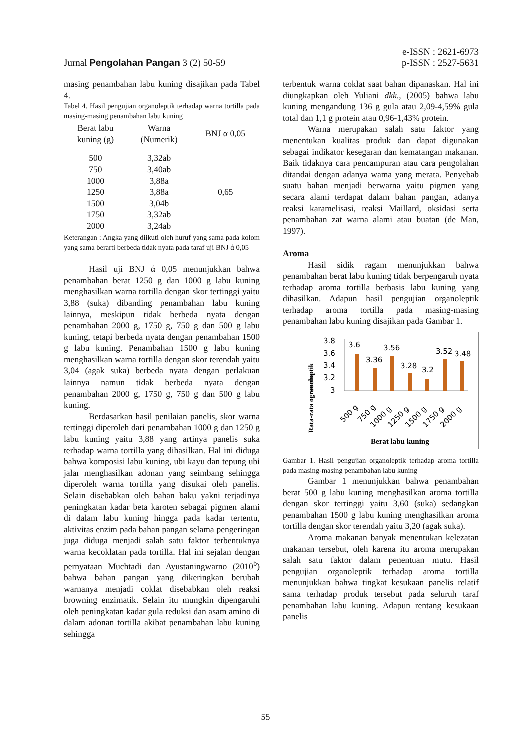Jurnal Pengolahan Pangan 3 (2) 50-59
e-ISSN : 2621-6973
p-ISSN : 2527-5631
masing penambahan labu kuning disajikan pada Tabel 4.
Tabel 4. Hasil pengujian organoleptik terhadap warna tortilla pada masing-masing penambahan labu kuning
| Berat labu kuning (g) | Warna (Numerik) | BNJ α 0,05 |
| --- | --- | --- |
| 500 | 3,32ab | 0,65 |
| 750 | 3,40ab | |
| 1000 | 3,88a | |
| 1250 | 3,88a | |
| 1500 | 3,04b | |
| 1750 | 3,32ab | |
| 2000 | 3,24ab | |
Keterangan : Angka yang diikuti oleh huruf yang sama pada kolom yang sama berarti berbeda tidak nyata pada taraf uji BNJ ά 0,05
Hasil uji BNJ ά 0,05 menunjukkan bahwa penambahan berat 1250 g dan 1000 g labu kuning menghasilkan warna tortilla dengan skor tertinggi yaitu 3,88 (suka) dibanding penambahan labu kuning lainnya, meskipun tidak berbeda nyata dengan penambahan 2000 g, 1750 g, 750 g dan 500 g labu kuning, tetapi berbeda nyata dengan penambahan 1500 g labu kuning. Penambahan 1500 g labu kuning menghasilkan warna tortilla dengan skor terendah yaitu 3,04 (agak suka) berbeda nyata dengan perlakuan lainnya namun tidak berbeda nyata dengan penambahan 2000 g, 1750 g, 750 g dan 500 g labu kuning.
Berdasarkan hasil penilaian panelis, skor warna tertinggi diperoleh dari penambahan 1000 g dan 1250 g labu kuning yaitu 3,88 yang artinya panelis suka terhadap warna tortilla yang dihasilkan. Hal ini diduga bahwa komposisi labu kuning, ubi kayu dan tepung ubi jalar menghasilkan adonan yang seimbang sehingga diperoleh warna tortilla yang disukai oleh panelis. Selain disebabkan oleh bahan baku yakni terjadinya peningkatan kadar beta karoten sebagai pigmen alami di dalam labu kuning hingga pada kadar tertentu, aktivitas enzim pada bahan pangan selama pengeringan juga diduga menjadi salah satu faktor terbentuknya warna kecoklatan pada tortilla. Hal ini sejalan dengan pernyataan Muchtadi dan Ayustaningwarno (2010<sup>b</sup>) bahwa bahan pangan yang dikeringkan berubah warnanya menjadi coklat disebabkan oleh reaksi browning enzimatik. Selain itu mungkin dipengaruhi oleh peningkatan kadar gula reduksi dan asam amino di dalam adonan tortilla akibat penambahan labu kuning sehingga
terbentuk warna coklat saat bahan dipanaskan. Hal ini diungkapkan oleh Yuliani dkk., (2005) bahwa labu kuning mengandung 136 g gula atau 2,09-4,59% gula total dan 1,1 g protein atau 0,96-1,43% protein.
Warna merupakan salah satu faktor yang menentukan kualitas produk dan dapat digunakan sebagai indikator kesegaran dan kematangan makanan. Baik tidaknya cara pencampuran atau cara pengolahan ditandai dengan adanya wama yang merata. Penyebab suatu bahan menjadi berwarna yaitu pigmen yang secara alami terdapat dalam bahan pangan, adanya reaksi karamelisasi, reaksi Maillard, oksidasi serta penambahan zat warna alami atau buatan (de Man, 1997).
Aroma
Hasil sidik ragam menunjukkan bahwa penambahan berat labu kuning tidak berpengaruh nyata terhadap aroma tortilla berbasis labu kuning yang dihasilkan. Adapun hasil pengujian organoleptik terhadap aroma tortilla pada masing-masing penambahan labu kuning disajikan pada Gambar 1.
Rata-rata ogranoleptik
warna
3.8
3.6
3.4
3.2
3
3.6
3.36
3.56
3.28
3.2
3.52
3.48
500 g
750 g
1000 g
1250 g
1500 g
1750 g
2000 g
Berat labu kuning
Gambar 1. Hasil pengujian organoleptik terhadap aroma tortilla pada masing-masing penambahan labu kuning
Gambar 1 menunjukkan bahwa penambahan berat 500 g labu kuning menghasilkan aroma tortilla dengan skor tertinggi yaitu 3,60 (suka) sedangkan penambahan 1500 g labu kuning menghasilkan aroma tortilla dengan skor terendah yaitu 3,20 (agak suka).
Aroma makanan banyak menentukan kelezatan makanan tersebut, oleh karena itu aroma merupakan salah satu faktor dalam penentuan mutu. Hasil pengujian organoleptik terhadap aroma tortilla menunjukkan bahwa tingkat kesukaan panelis relatif sama terhadap produk tersebut pada seluruh taraf penambahan labu kuning. Adapun rentang kesukaan panelis
55